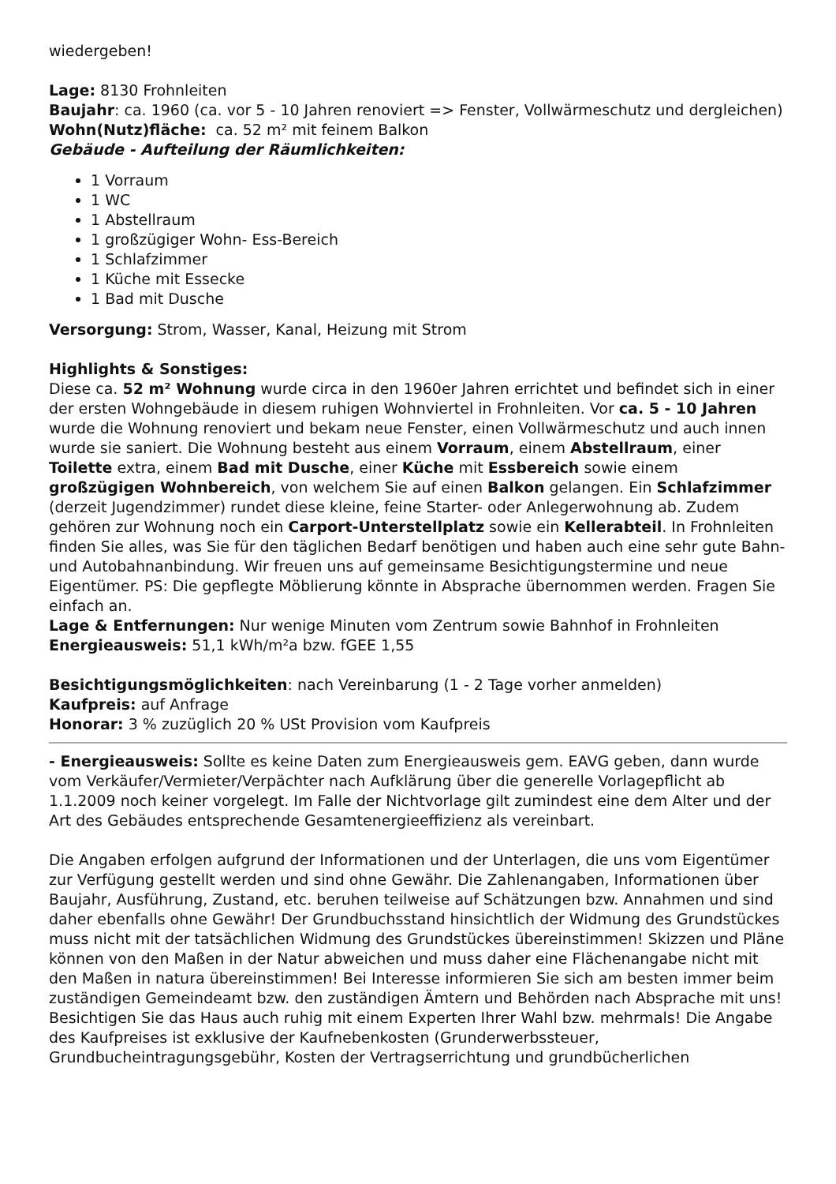wiedergeben!
Lage: 8130 Frohnleiten
Baujahr: ca. 1960 (ca. vor 5 - 10 Jahren renoviert => Fenster, Vollwärmeschutz und dergleichen)
Wohn(Nutz)fläche: ca. 52 m² mit feinem Balkon
Gebäude - Aufteilung der Räumlichkeiten:
1 Vorraum
1 WC
1 Abstellraum
1 großzügiger Wohn- Ess-Bereich
1 Schlafzimmer
1 Küche mit Essecke
1 Bad mit Dusche
Versorgung: Strom, Wasser, Kanal, Heizung mit Strom
Highlights & Sonstiges:
Diese ca. 52 m² Wohnung wurde circa in den 1960er Jahren errichtet und befindet sich in einer der ersten Wohngebäude in diesem ruhigen Wohnviertel in Frohnleiten. Vor ca. 5 - 10 Jahren wurde die Wohnung renoviert und bekam neue Fenster, einen Vollwärmeschutz und auch innen wurde sie saniert. Die Wohnung besteht aus einem Vorraum, einem Abstellraum, einer Toilette extra, einem Bad mit Dusche, einer Küche mit Essbereich sowie einem großzügigen Wohnbereich, von welchem Sie auf einen Balkon gelangen. Ein Schlafzimmer (derzeit Jugendzimmer) rundet diese kleine, feine Starter- oder Anlegerwohnung ab. Zudem gehören zur Wohnung noch ein Carport-Unterstellplatz sowie ein Kellerabteil. In Frohnleiten finden Sie alles, was Sie für den täglichen Bedarf benötigen und haben auch eine sehr gute Bahn- und Autobahnanbindung. Wir freuen uns auf gemeinsame Besichtigungstermine und neue Eigentümer. PS: Die gepflegte Möblierung könnte in Absprache übernommen werden. Fragen Sie einfach an.
Lage & Entfernungen: Nur wenige Minuten vom Zentrum sowie Bahnhof in Frohnleiten
Energieausweis: 51,1 kWh/m²a bzw. fGEE 1,55
Besichtigungsmöglichkeiten: nach Vereinbarung (1 - 2 Tage vorher anmelden)
Kaufpreis: auf Anfrage
Honorar: 3 % zuzüglich 20 % USt Provision vom Kaufpreis
- Energieausweis: Sollte es keine Daten zum Energieausweis gem. EAVG geben, dann wurde vom Verkäufer/Vermieter/Verpächter nach Aufklärung über die generelle Vorlagepflicht ab 1.1.2009 noch keiner vorgelegt. Im Falle der Nichtvorlage gilt zumindest eine dem Alter und der Art des Gebäudes entsprechende Gesamtenergieeffizienz als vereinbart.
Die Angaben erfolgen aufgrund der Informationen und der Unterlagen, die uns vom Eigentümer zur Verfügung gestellt werden und sind ohne Gewähr. Die Zahlenangaben, Informationen über Baujahr, Ausführung, Zustand, etc. beruhen teilweise auf Schätzungen bzw. Annahmen und sind daher ebenfalls ohne Gewähr! Der Grundbuchsstand hinsichtlich der Widmung des Grundstückes muss nicht mit der tatsächlichen Widmung des Grundstückes übereinstimmen! Skizzen und Pläne können von den Maßen in der Natur abweichen und muss daher eine Flächenangabe nicht mit den Maßen in natura übereinstimmen! Bei Interesse informieren Sie sich am besten immer beim zuständigen Gemeindeamt bzw. den zuständigen Ämtern und Behörden nach Absprache mit uns! Besichtigen Sie das Haus auch ruhig mit einem Experten Ihrer Wahl bzw. mehrmals! Die Angabe des Kaufpreises ist exklusive der Kaufnebenkosten (Grunderwerbssteuer, Grundbucheintragungsgebühr, Kosten der Vertragserrichtung und grundbücherlichen